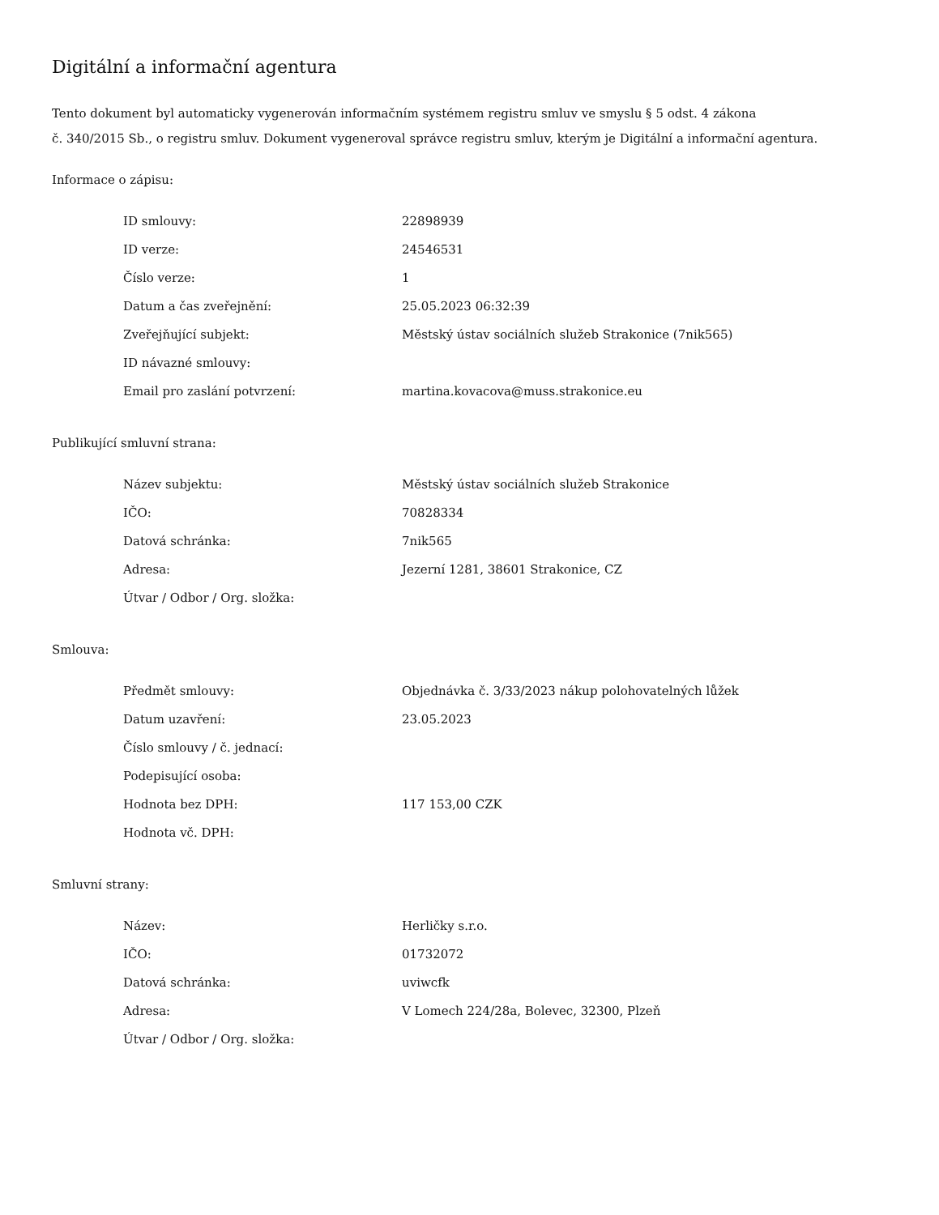Digitální a informační agentura
Tento dokument byl automaticky vygenerován informačním systémem registru smluv ve smyslu § 5 odst. 4 zákona
č. 340/2015 Sb., o registru smluv. Dokument vygeneroval správce registru smluv, kterým je Digitální a informační agentura.
Informace o zápisu:
| ID smlouvy: | 22898939 |
| ID verze: | 24546531 |
| Číslo verze: | 1 |
| Datum a čas zveřejnění: | 25.05.2023 06:32:39 |
| Zveřejňující subjekt: | Městský ústav sociálních služeb Strakonice (7nik565) |
| ID návazné smlouvy: | |
| Email pro zaslání potvrzení: | martina.kovacova@muss.strakonice.eu |
Publikující smluvní strana:
| Název subjektu: | Městský ústav sociálních služeb Strakonice |
| IČO: | 70828334 |
| Datová schránka: | 7nik565 |
| Adresa: | Jezerní 1281, 38601 Strakonice, CZ |
| Útvar / Odbor / Org. složka: | |
Smlouva:
| Předmět smlouvy: | Objednávka č. 3/33/2023 nákup polohovatelných lůžek |
| Datum uzavření: | 23.05.2023 |
| Číslo smlouvy / č. jednací: | |
| Podepisující osoba: | |
| Hodnota bez DPH: | 117 153,00 CZK |
| Hodnota vč. DPH: | |
Smluvní strany:
| Název: | Herličky s.r.o. |
| IČO: | 01732072 |
| Datová schránka: | uviwcfk |
| Adresa: | V Lomech 224/28a, Bolevec, 32300, Plzeň |
| Útvar / Odbor / Org. složka: | |